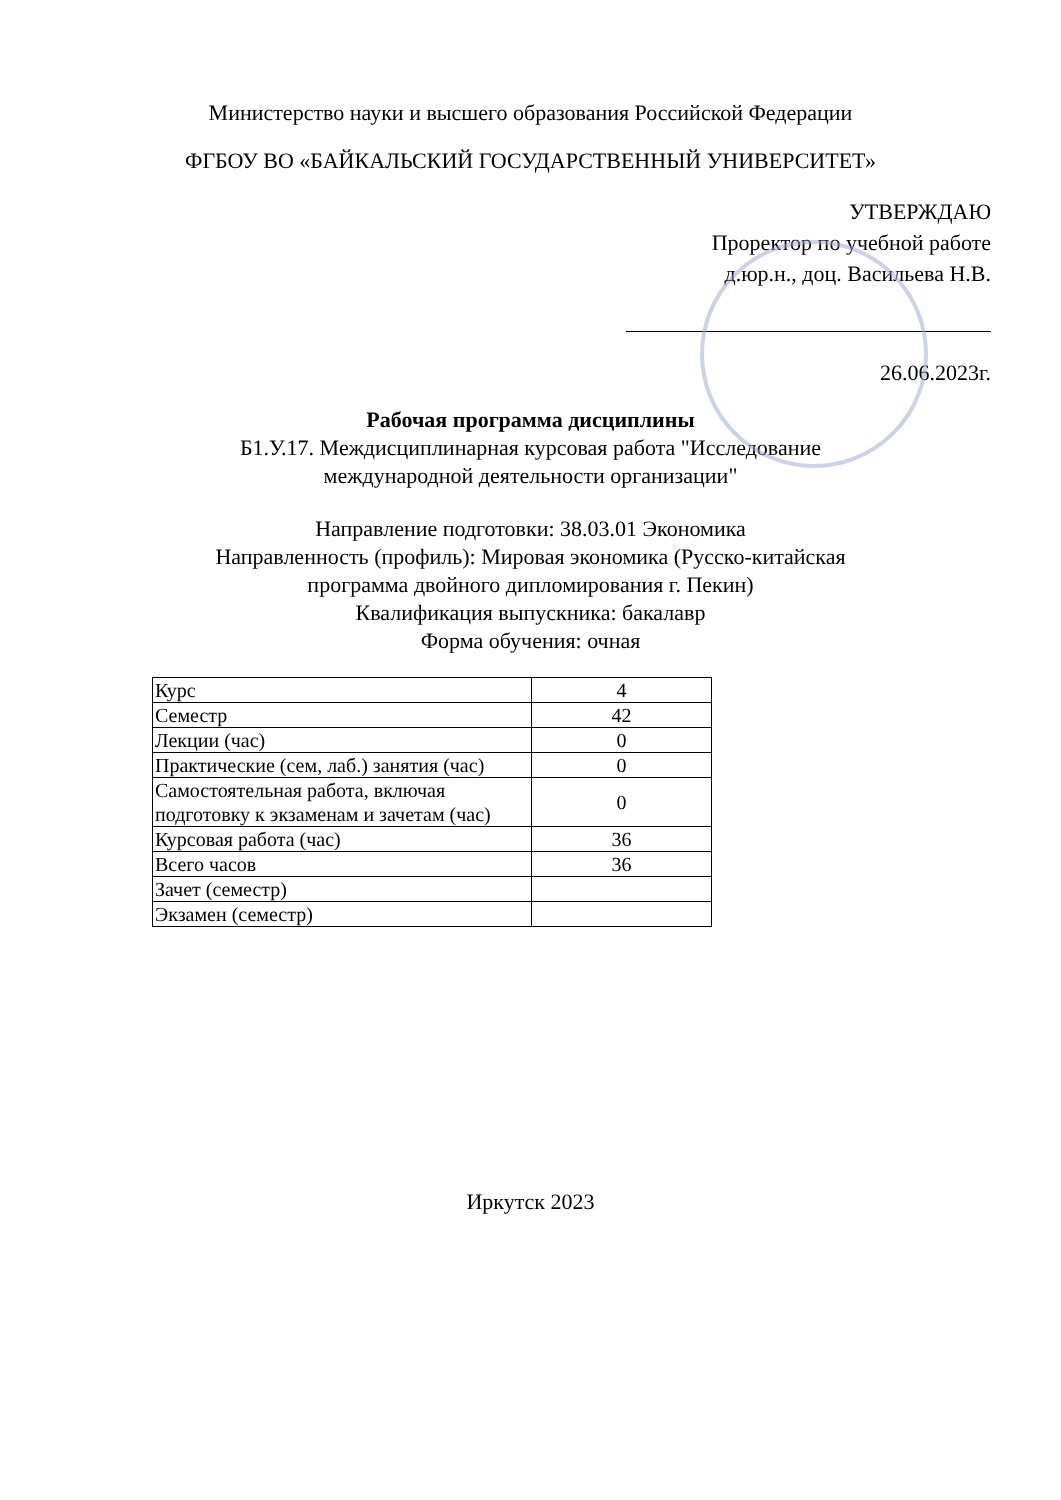Министерство науки и высшего образования Российской Федерации
ФГБОУ ВО «БАЙКАЛЬСКИЙ ГОСУДАРСТВЕННЫЙ УНИВЕРСИТЕТ»
УТВЕРЖДАЮ
Проректор по учебной работе
д.юр.н., доц. Васильева Н.В.
26.06.2023г.
Рабочая программа дисциплины
Б1.У.17. Междисциплинарная курсовая работа "Исследование
международной деятельности организации"
Направление подготовки: 38.03.01 Экономика
Направленность (профиль): Мировая экономика (Русско-китайская
программа двойного дипломирования г. Пекин)
Квалификация выпускника: бакалавр
Форма обучения: очная
| Курс | 4 |
| Семестр | 42 |
| Лекции (час) | 0 |
| Практические (сем, лаб.) занятия (час) | 0 |
| Самостоятельная работа, включая подготовку к экзаменам и зачетам (час) | 0 |
| Курсовая работа (час) | 36 |
| Всего часов | 36 |
| Зачет (семестр) | |
| Экзамен (семестр) | |
Иркутск 2023